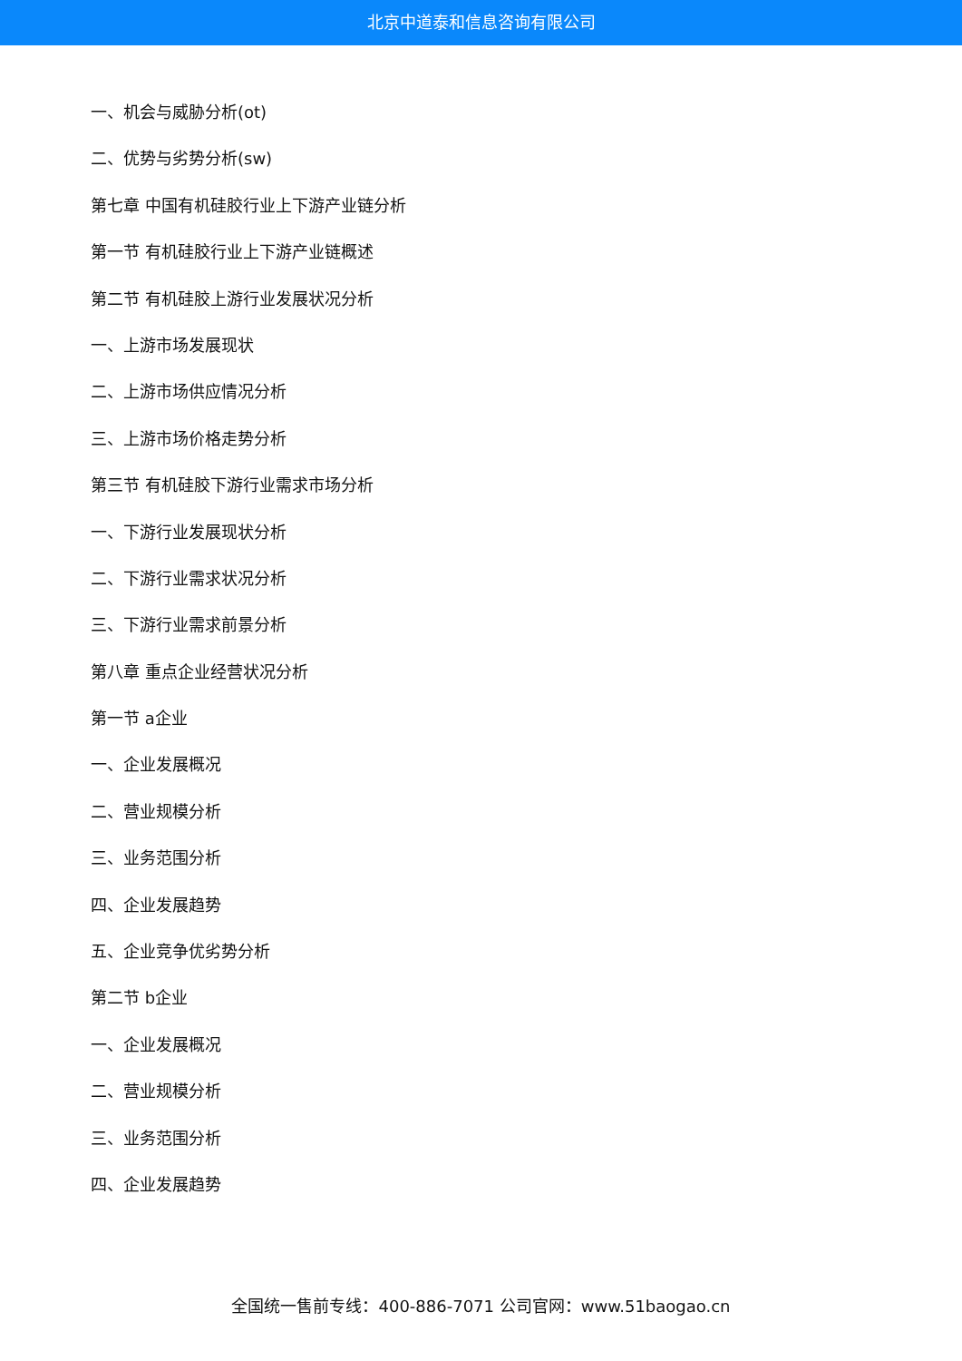北京中道泰和信息咨询有限公司
一、机会与威胁分析(ot)
二、优势与劣势分析(sw)
第七章 中国有机硅胶行业上下游产业链分析
第一节 有机硅胶行业上下游产业链概述
第二节 有机硅胶上游行业发展状况分析
一、上游市场发展现状
二、上游市场供应情况分析
三、上游市场价格走势分析
第三节 有机硅胶下游行业需求市场分析
一、下游行业发展现状分析
二、下游行业需求状况分析
三、下游行业需求前景分析
第八章 重点企业经营状况分析
第一节 a企业
一、企业发展概况
二、营业规模分析
三、业务范围分析
四、企业发展趋势
五、企业竞争优劣势分析
第二节 b企业
一、企业发展概况
二、营业规模分析
三、业务范围分析
四、企业发展趋势
全国统一售前专线：400-886-7071 公司官网：www.51baogao.cn